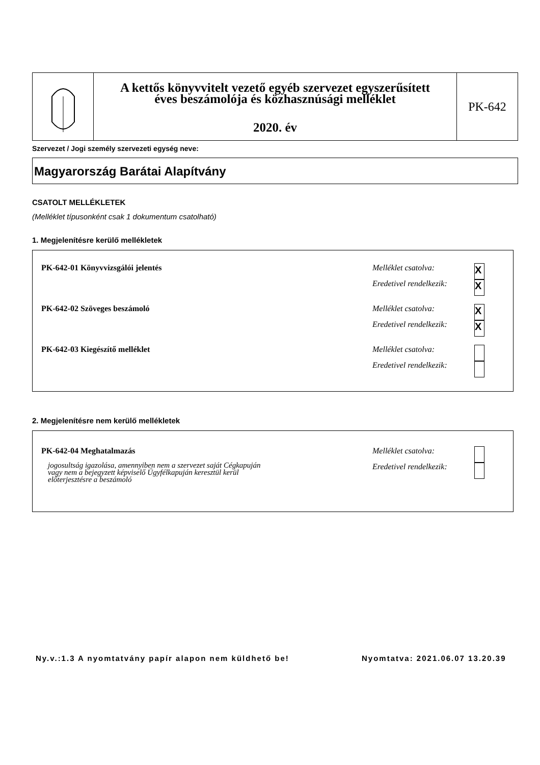A kettős könyvvitelt vezető egyéb szervezet egyszerűsített
éves beszámolója és közhasznúsági melléklet
2020. év
PK-642
Szervezet / Jogi személy szervezeti egység neve:
Magyarország Barátai Alapítvány
CSATOLT MELLÉKLETEK
(Melléklet típusonként csak 1 dokumentum csatolható)
1. Megjelenítésre kerülő mellékletek
PK-642-01 Könyvvizsgálói jelentés
Melléklet csatolva:
X
Eredetivel rendelkezik:
X
PK-642-02 Szöveges beszámoló
Melléklet csatolva:
X
Eredetivel rendelkezik:
X
PK-642-03 Kiegészítő melléklet
Melléklet csatolva:
Eredetivel rendelkezik:
2. Megjelenítésre nem kerülő mellékletek
PK-642-04 Meghatalmazás
jogosultság igazolása, amennyiben nem a szervezet saját Cégkapuján
vagy nem a bejegyzett képviselő Ügyfélkapuján keresztül kerül
előterjesztésre a beszámoló
Melléklet csatolva:
Eredetivel rendelkezik:
Ny.v.:1.3 A nyomtatvány papír alapon nem küldhető be!
Nyomtatva: 2021.06.07 13.20.39